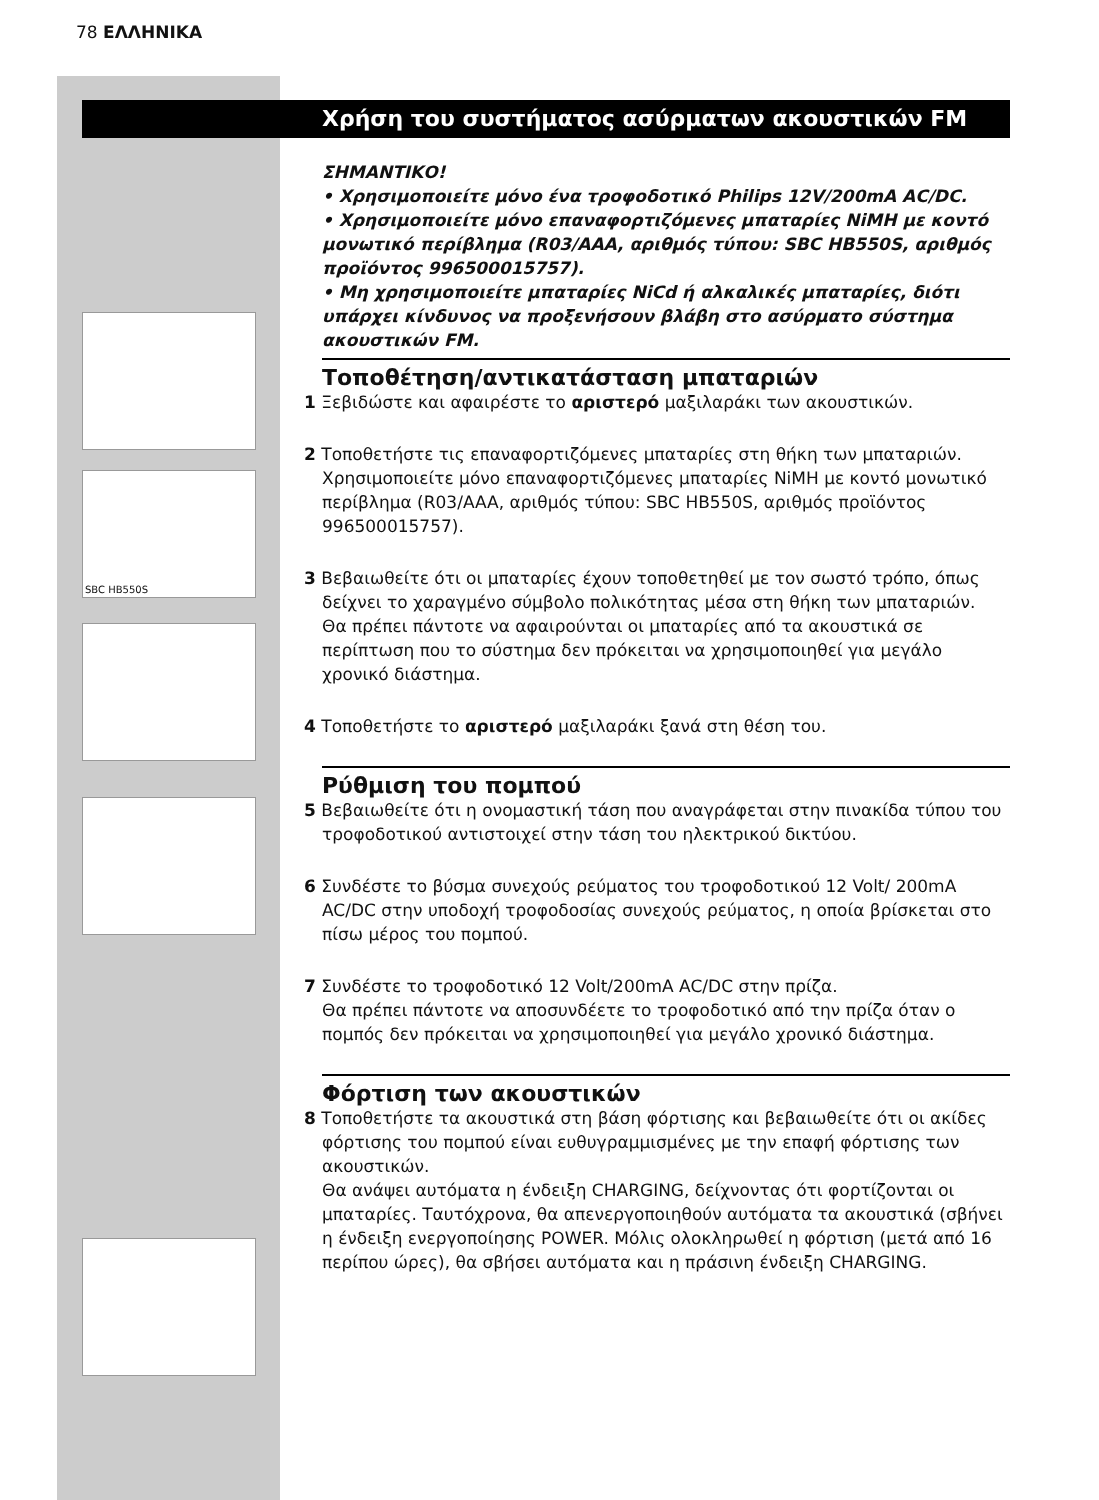78 ΕΛΛΗΝΙΚΑ
SBC HB550S
Χρήση του συστήματος ασύρματων ακουστικών FM
ΣΗΜΑΝΤΙΚΟ!
• Χρησιμοποιείτε μόνο ένα τροφοδοτικό Philips 12V/200mA AC/DC.
• Χρησιμοποιείτε μόνο επαναφορτιζόμενες μπαταρίες NiMH με κοντό μονωτικό περίβλημα (R03/AAA, αριθμός τύπου: SBC HB550S, αριθμός προϊόντος 996500015757).
• Μη χρησιμοποιείτε μπαταρίες NiCd ή αλκαλικές μπαταρίες, διότι υπάρχει κίνδυνος να προξενήσουν βλάβη στο ασύρματο σύστημα ακουστικών FM.
Τοποθέτηση/αντικατάσταση μπαταριών
1 Ξεβιδώστε και αφαιρέστε το αριστερό μαξιλαράκι των ακουστικών.
2 Τοποθετήστε τις επαναφορτιζόμενες μπαταρίες στη θήκη των μπαταριών.
Χρησιμοποιείτε μόνο επαναφορτιζόμενες μπαταρίες NiMH με κοντό μονωτικό περίβλημα (R03/AAA, αριθμός τύπου: SBC HB550S, αριθμός προϊόντος 996500015757).
3 Βεβαιωθείτε ότι οι μπαταρίες έχουν τοποθετηθεί με τον σωστό τρόπο, όπως δείχνει το χαραγμένο σύμβολο πολικότητας μέσα στη θήκη των μπαταριών.
Θα πρέπει πάντοτε να αφαιρούνται οι μπαταρίες από τα ακουστικά σε περίπτωση που το σύστημα δεν πρόκειται να χρησιμοποιηθεί για μεγάλο χρονικό διάστημα.
4 Τοποθετήστε το αριστερό μαξιλαράκι ξανά στη θέση του.
Ρύθμιση του πομπού
5 Βεβαιωθείτε ότι η ονομαστική τάση που αναγράφεται στην πινακίδα τύπου του τροφοδοτικού αντιστοιχεί στην τάση του ηλεκτρικού δικτύου.
6 Συνδέστε το βύσμα συνεχούς ρεύματος του τροφοδοτικού 12 Volt/ 200mA AC/DC στην υποδοχή τροφοδοσίας συνεχούς ρεύματος, η οποία βρίσκεται στο πίσω μέρος του πομπού.
7 Συνδέστε το τροφοδοτικό 12 Volt/200mA AC/DC στην πρίζα.
Θα πρέπει πάντοτε να αποσυνδέετε το τροφοδοτικό από την πρίζα όταν ο πομπός δεν πρόκειται να χρησιμοποιηθεί για μεγάλο χρονικό διάστημα.
Φόρτιση των ακουστικών
8 Τοποθετήστε τα ακουστικά στη βάση φόρτισης και βεβαιωθείτε ότι οι ακίδες φόρτισης του πομπού είναι ευθυγραμμισμένες με την επαφή φόρτισης των ακουστικών.
Θα ανάψει αυτόματα η ένδειξη CHARGING, δείχνοντας ότι φορτίζονται οι μπαταρίες. Ταυτόχρονα, θα απενεργοποιηθούν αυτόματα τα ακουστικά (σβήνει η ένδειξη ενεργοποίησης POWER. Μόλις ολοκληρωθεί η φόρτιση (μετά από 16 περίπου ώρες), θα σβήσει αυτόματα και η πράσινη ένδειξη CHARGING.